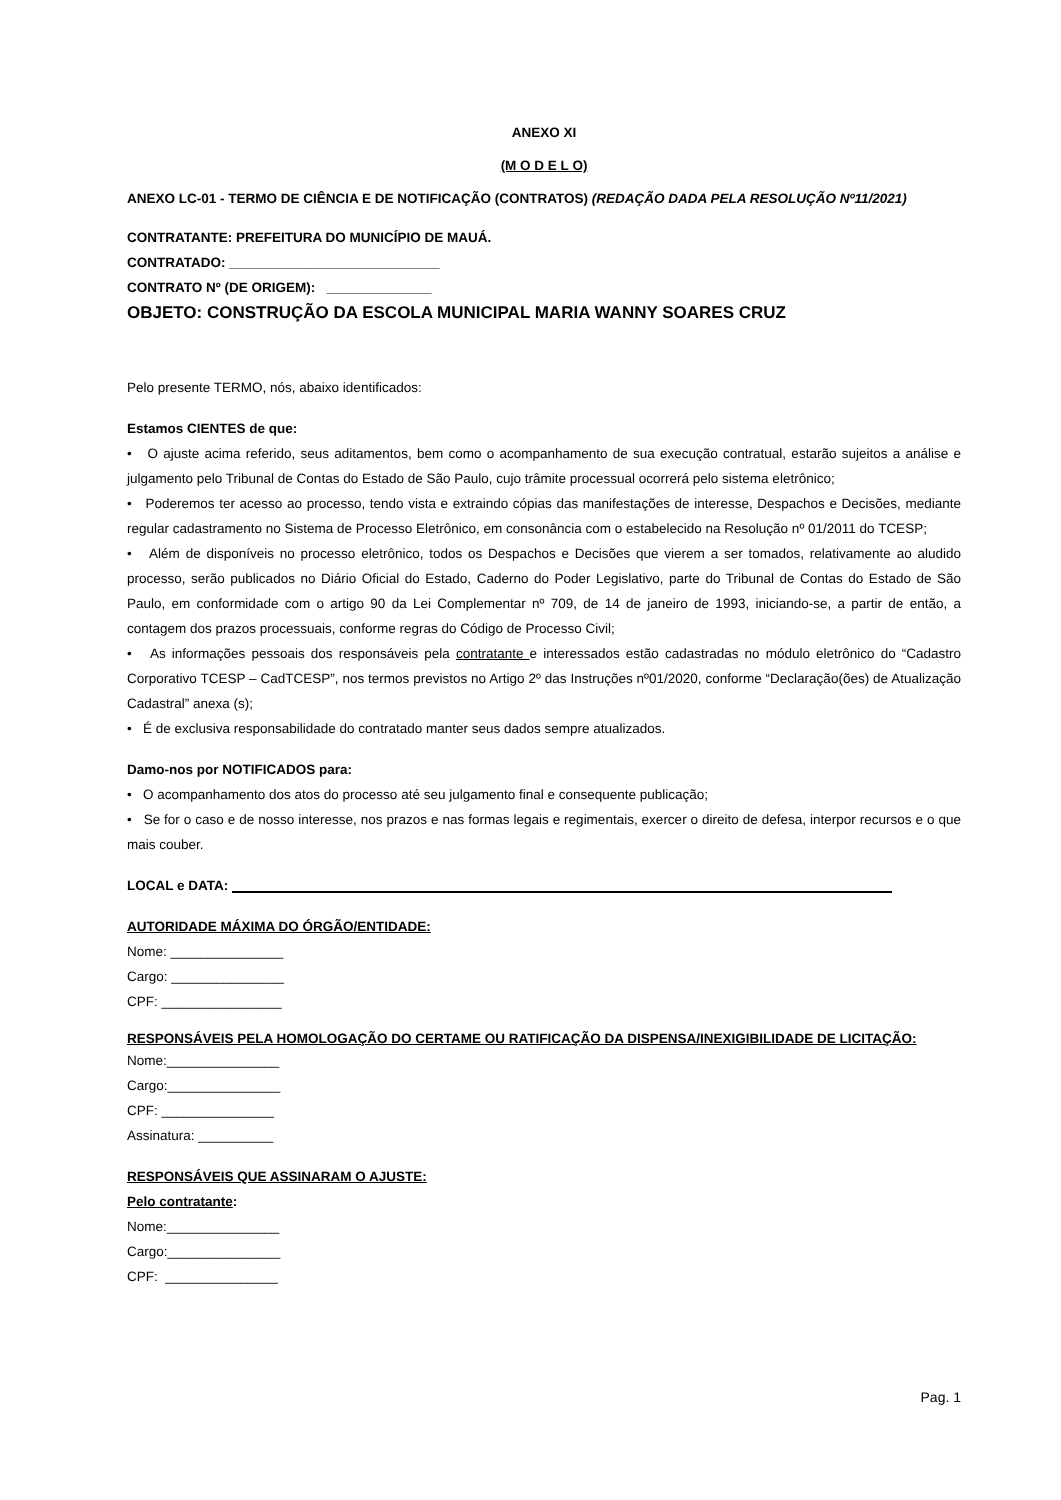ANEXO XI
(M O D E L O)
ANEXO LC-01 - TERMO DE CIÊNCIA E DE NOTIFICAÇÃO (CONTRATOS) (REDAÇÃO DADA PELA RESOLUÇÃO Nº11/2021)
CONTRATANTE: PREFEITURA DO MUNICÍPIO DE MAUÁ.
CONTRATADO: ____________________________
CONTRATO Nº (DE ORIGEM): ______________
OBJETO: CONSTRUÇÃO DA ESCOLA MUNICIPAL MARIA WANNY SOARES CRUZ
Pelo presente TERMO, nós, abaixo identificados:
Estamos CIENTES de que:
• O ajuste acima referido, seus aditamentos, bem como o acompanhamento de sua execução contratual, estarão sujeitos a análise e julgamento pelo Tribunal de Contas do Estado de São Paulo, cujo trâmite processual ocorrerá pelo sistema eletrônico;
• Poderemos ter acesso ao processo, tendo vista e extraindo cópias das manifestações de interesse, Despachos e Decisões, mediante regular cadastramento no Sistema de Processo Eletrônico, em consonância com o estabelecido na Resolução nº 01/2011 do TCESP;
• Além de disponíveis no processo eletrônico, todos os Despachos e Decisões que vierem a ser tomados, relativamente ao aludido processo, serão publicados no Diário Oficial do Estado, Caderno do Poder Legislativo, parte do Tribunal de Contas do Estado de São Paulo, em conformidade com o artigo 90 da Lei Complementar nº 709, de 14 de janeiro de 1993, iniciando-se, a partir de então, a contagem dos prazos processuais, conforme regras do Código de Processo Civil;
• As informações pessoais dos responsáveis pela contratante e interessados estão cadastradas no módulo eletrônico do “Cadastro Corporativo TCESP – CadTCESP”, nos termos previstos no Artigo 2º das Instruções nº01/2020, conforme “Declaração(ões) de Atualização Cadastral” anexa (s);
• É de exclusiva responsabilidade do contratado manter seus dados sempre atualizados.
Damo-nos por NOTIFICADOS para:
• O acompanhamento dos atos do processo até seu julgamento final e consequente publicação;
• Se for o caso e de nosso interesse, nos prazos e nas formas legais e regimentais, exercer o direito de defesa, interpor recursos e o que mais couber.
LOCAL e DATA:
AUTORIDADE MÁXIMA DO ÓRGÃO/ENTIDADE:
Nome: _______________
Cargo: _______________
CPF: ________________
RESPONSÁVEIS PELA HOMOLOGAÇÃO DO CERTAME OU RATIFICAÇÃO DA DISPENSA/INEXIGIBILIDADE DE LICITAÇÃO:
Nome:_______________
Cargo:_______________
CPF: _______________
Assinatura: __________
RESPONSÁVEIS QUE ASSINARAM O AJUSTE:
Pelo contratante:
Nome:_______________
Cargo:_______________
CPF: _______________
Pag. 1